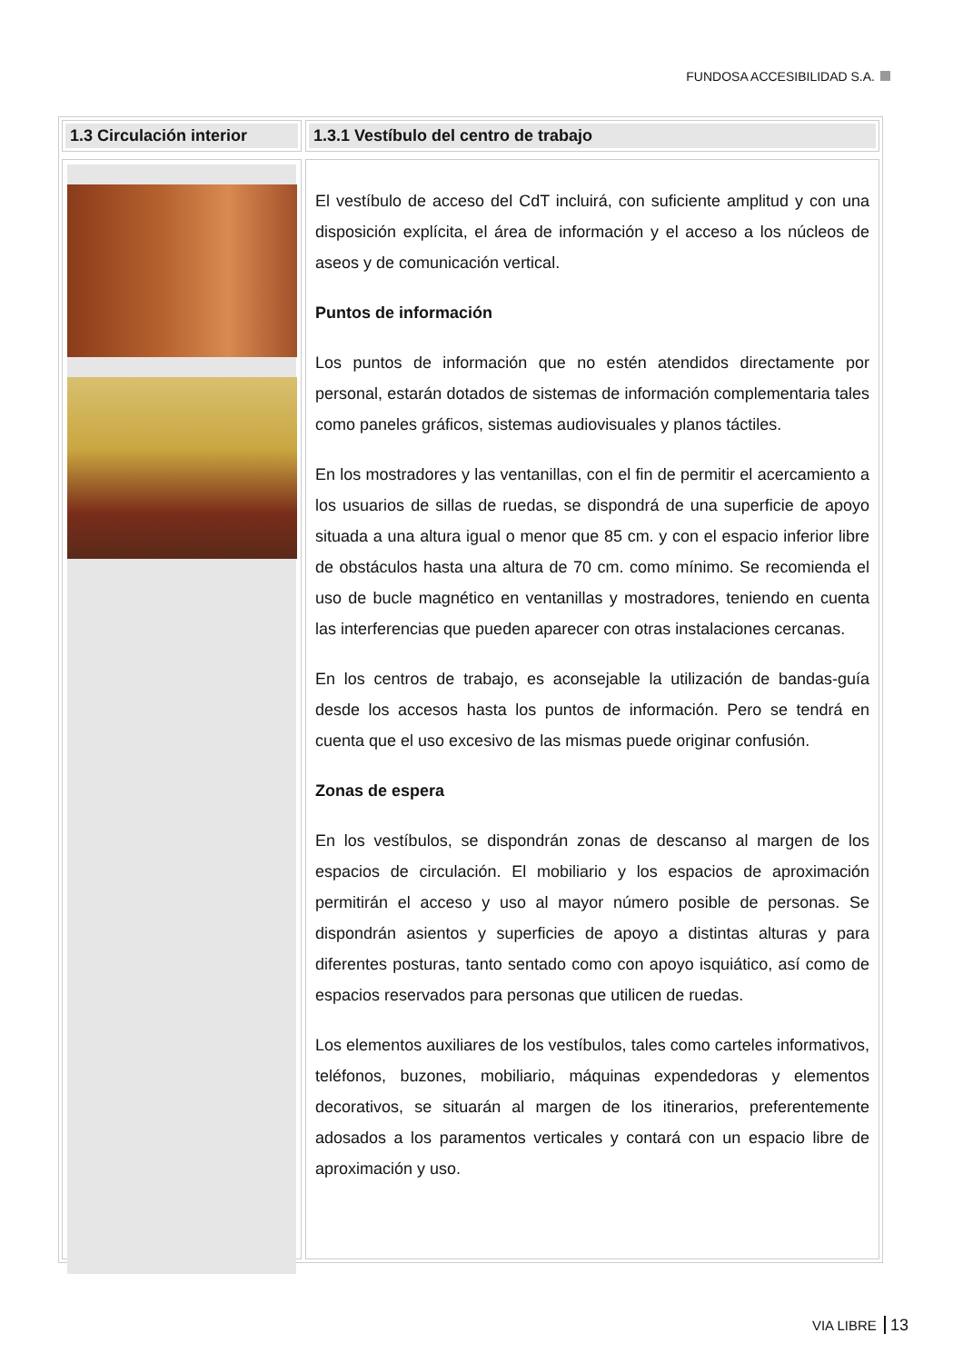FUNDOSA ACCESIBILIDAD S.A.
1.3 Circulación interior 1.3.1 Vestíbulo del centro de trabajo
El vestíbulo de acceso del CdT incluirá, con suficiente amplitud y con una disposición explícita, el área de información y el acceso a los núcleos de aseos y de comunicación vertical.
Puntos de información
Los puntos de información que no estén atendidos directamente por personal, estarán dotados de sistemas de información complementaria tales como paneles gráficos, sistemas audiovisuales y planos táctiles.
En los mostradores y las ventanillas, con el fin de permitir el acercamiento a los usuarios de sillas de ruedas, se dispondrá de una superficie de apoyo situada a una altura igual o menor que 85 cm. y con el espacio inferior libre de obstáculos hasta una altura de 70 cm. como mínimo. Se recomienda el uso de bucle magnético en ventanillas y mostradores, teniendo en cuenta las interferencias que pueden aparecer con otras instalaciones cercanas.
En los centros de trabajo, es aconsejable la utilización de bandas-guía desde los accesos hasta los puntos de información. Pero se tendrá en cuenta que el uso excesivo de las mismas puede originar confusión.
Zonas de espera
En los vestíbulos, se dispondrán zonas de descanso al margen de los espacios de circulación. El mobiliario y los espacios de aproximación permitirán el acceso y uso al mayor número posible de personas. Se dispondrán asientos y superficies de apoyo a distintas alturas y para diferentes posturas, tanto sentado como con apoyo isquiático, así como de espacios reservados para personas que utilicen de ruedas.
Los elementos auxiliares de los vestíbulos, tales como carteles informativos, teléfonos, buzones, mobiliario, máquinas expendedoras y elementos decorativos, se situarán al margen de los itinerarios, preferentemente adosados a los paramentos verticales y contará con un espacio libre de aproximación y uso.
VIA LIBRE 13